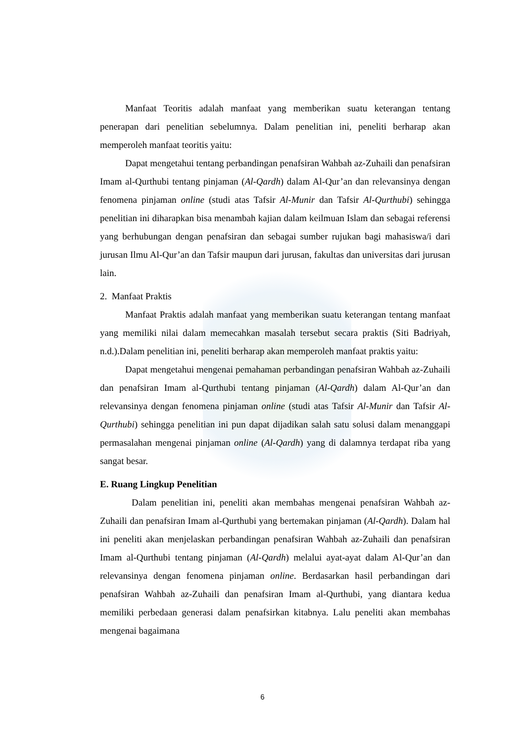Manfaat Teoritis adalah manfaat yang memberikan suatu keterangan tentang penerapan dari penelitian sebelumnya. Dalam penelitian ini, peneliti berharap akan memperoleh manfaat teoritis yaitu:
Dapat mengetahui tentang perbandingan penafsiran Wahbah az-Zuhaili dan penafsiran Imam al-Qurthubi tentang pinjaman (Al-Qardh) dalam Al-Qur’an dan relevansinya dengan fenomena pinjaman online (studi atas Tafsir Al-Munir dan Tafsir Al-Qurthubi) sehingga penelitian ini diharapkan bisa menambah kajian dalam keilmuan Islam dan sebagai referensi yang berhubungan dengan penafsiran dan sebagai sumber rujukan bagi mahasiswa/i dari jurusan Ilmu Al-Qur’an dan Tafsir maupun dari jurusan, fakultas dan universitas dari jurusan lain.
2. Manfaat Praktis
Manfaat Praktis adalah manfaat yang memberikan suatu keterangan tentang manfaat yang memiliki nilai dalam memecahkan masalah tersebut secara praktis (Siti Badriyah, n.d.).Dalam penelitian ini, peneliti berharap akan memperoleh manfaat praktis yaitu:
Dapat mengetahui mengenai pemahaman perbandingan penafsiran Wahbah az-Zuhaili dan penafsiran Imam al-Qurthubi tentang pinjaman (Al-Qardh) dalam Al-Qur’an dan relevansinya dengan fenomena pinjaman online (studi atas Tafsir Al-Munir dan Tafsir Al-Qurthubi) sehingga penelitian ini pun dapat dijadikan salah satu solusi dalam menanggapi permasalahan mengenai pinjaman online (Al-Qardh) yang di dalamnya terdapat riba yang sangat besar.
E. Ruang Lingkup Penelitian
Dalam penelitian ini, peneliti akan membahas mengenai penafsiran Wahbah az-Zuhaili dan penafsiran Imam al-Qurthubi yang bertemakan pinjaman (Al-Qardh). Dalam hal ini peneliti akan menjelaskan perbandingan penafsiran Wahbah az-Zuhaili dan penafsiran Imam al-Qurthubi tentang pinjaman (Al-Qardh) melalui ayat-ayat dalam Al-Qur’an dan relevansinya dengan fenomena pinjaman online. Berdasarkan hasil perbandingan dari penafsiran Wahbah az-Zuhaili dan penafsiran Imam al-Qurthubi, yang diantara kedua memiliki perbedaan generasi dalam penafsirkan kitabnya. Lalu peneliti akan membahas mengenai bagaimana
6